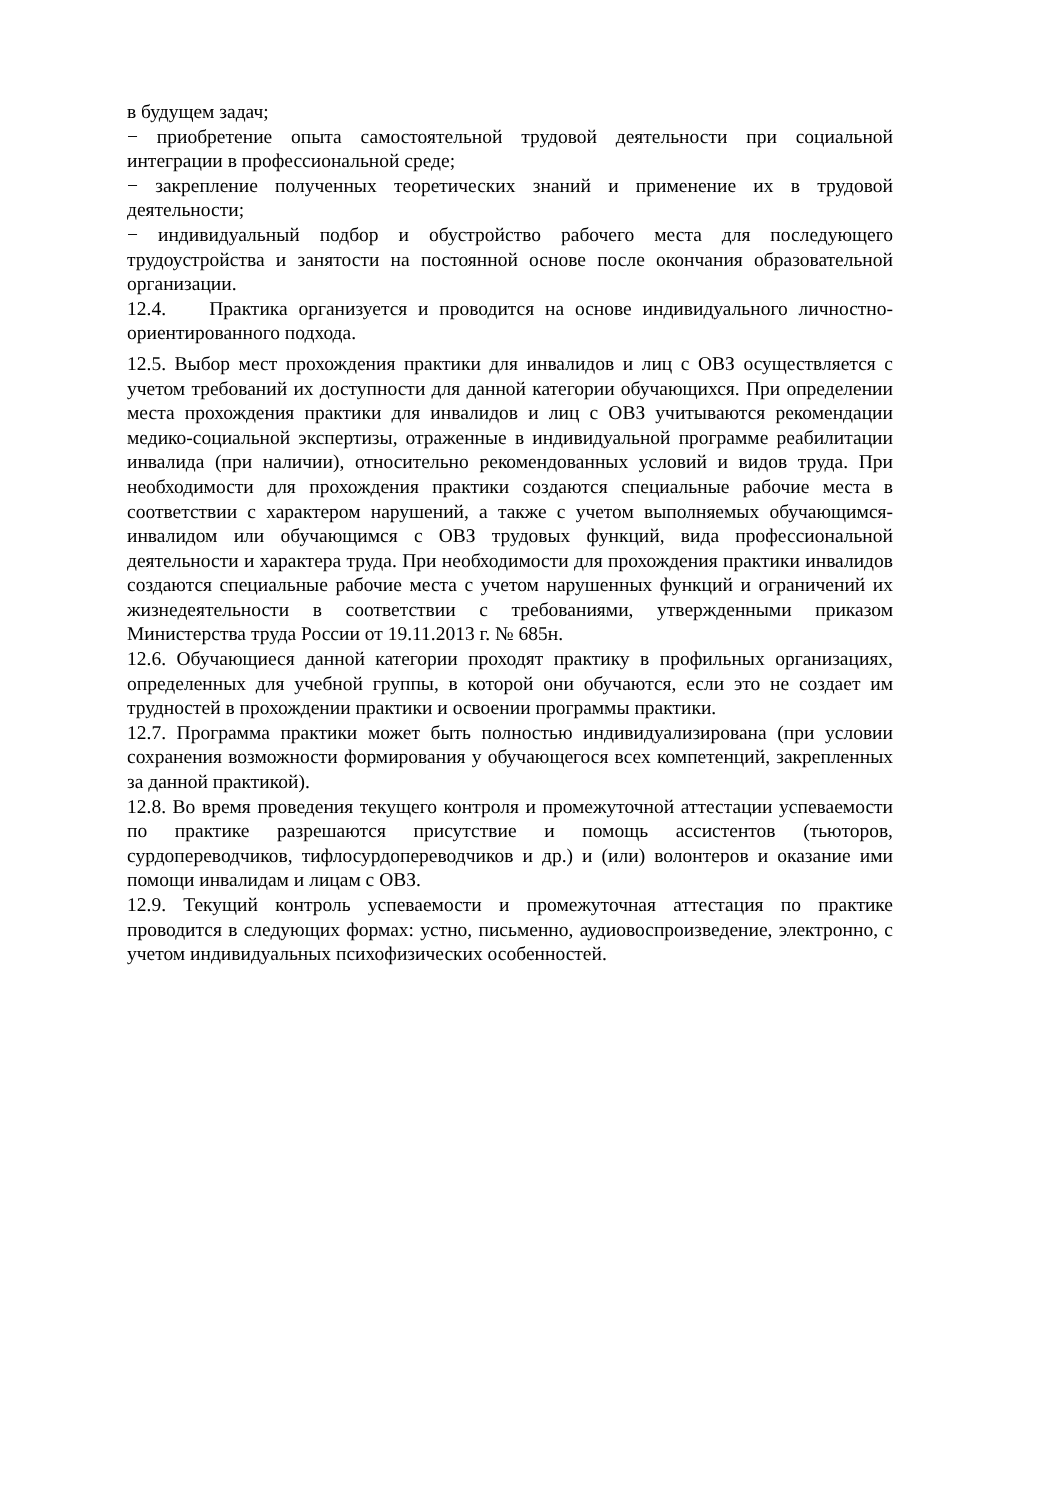в будущем задач;
− приобретение опыта самостоятельной трудовой деятельности при социальной интеграции в профессиональной среде;
− закрепление полученных теоретических знаний и применение их в трудовой деятельности;
− индивидуальный подбор и обустройство рабочего места для последующего трудоустройства и занятости на постоянной основе после окончания образовательной организации.
12.4. Практика организуется и проводится на основе индивидуального личностно-ориентированного подхода.
12.5. Выбор мест прохождения практики для инвалидов и лиц с ОВЗ осуществляется с учетом требований их доступности для данной категории обучающихся. При определении места прохождения практики для инвалидов и лиц с ОВЗ учитываются рекомендации медико-социальной экспертизы, отраженные в индивидуальной программе реабилитации инвалида (при наличии), относительно рекомендованных условий и видов труда. При необходимости для прохождения практики создаются специальные рабочие места в соответствии с характером нарушений, а также с учетом выполняемых обучающимся- инвалидом или обучающимся с ОВЗ трудовых функций, вида профессиональной деятельности и характера труда. При необходимости для прохождения практики инвалидов создаются специальные рабочие места с учетом нарушенных функций и ограничений их жизнедеятельности в соответствии с требованиями, утвержденными приказом Министерства труда России от 19.11.2013 г. № 685н.
12.6. Обучающиеся данной категории проходят практику в профильных организациях, определенных для учебной группы, в которой они обучаются, если это не создает им трудностей в прохождении практики и освоении программы практики.
12.7. Программа практики может быть полностью индивидуализирована (при условии сохранения возможности формирования у обучающегося всех компетенций, закрепленных за данной практикой).
12.8. Во время проведения текущего контроля и промежуточной аттестации успеваемости по практике разрешаются присутствие и помощь ассистентов (тьюторов, сурдопереводчиков, тифлосурдопереводчиков и др.) и (или) волонтеров и оказание ими помощи инвалидам и лицам с ОВЗ.
12.9. Текущий контроль успеваемости и промежуточная аттестация по практике проводится в следующих формах: устно, письменно, аудиовоспроизведение, электронно, с учетом индивидуальных психофизических особенностей.